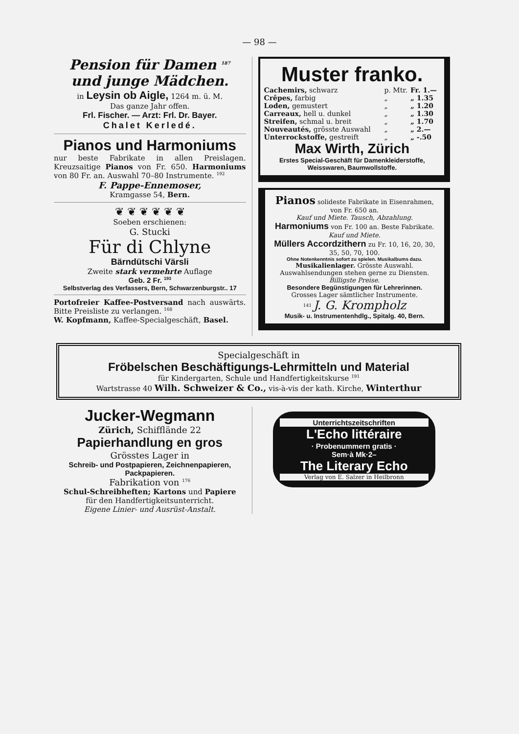— 98 —
Pension für Damen <sup>187</sup>
und junge Mädchen.
in Leysin ob Aigle, 1264 m. ü. M.
Das ganze Jahr offen.
Frl. Fischer. — Arzt: Frl. Dr. Bayer.
Chalet Kerledé.
Pianos und Harmoniums
nur beste Fabrikate in allen Preislagen. Kreuzsaitige Pianos von Fr. 650. Harmoniums von 80 Fr. an. Auswahl 70–80 Instrumente. <sup>192</sup>
F. Pappe-Ennemoser,
Kramgasse 54, Bern.
❦ ❦ ❦ ❦ ❦ ❦
Soeben erschienen:
G. Stucki
Für di Chlyne
Bärndütschi Värsli
Zweite stark vermehrte Auflage
Geb. 2 Fr. <sup>193</sup>
Selbstverlag des Verfassers, Bern, Schwarzenburgstr.. 17
Portofreier Kaffee-Postversand nach auswärts. Bitte Preisliste zu verlangen. <sup>168</sup>
W. Kopfmann, Kaffee-Specialgeschäft, Basel.
Muster franko.
| Cachemirs, schwarz | p. Mtr. | Fr. 1.— |
| Crêpes, farbig | „ | „ 1.35 |
| Loden, gemustert | „ | „ 1.20 |
| Carreaux, hell u. dunkel | „ | „ 1.30 |
| Streifen, schmal u. breit | „ | „ 1.70 |
| Nouveautés, grösste Auswahl | „ | „ 2.— |
| Unterrockstoffe, gestreift | „ | „ -.50 |
Max Wirth, Zürich
Erstes Special-Geschäft für Damenkleiderstoffe, Weisswaren, Baumwollstoffe.
Pianos solideste Fabrikate in Eisenrahmen, von Fr. 650 an.
Kauf und Miete. Tausch, Abzahlung.
Harmoniums von Fr. 100 an. Beste Fabrikate. Kauf und Miete.
Müllers Accordzithern zu Fr. 10, 16, 20, 30, 35, 50, 70, 100.
Ohne Notenkenntnis sofort zu spielen. Musikalbums dazu.
Musikalienlager. Grösste Auswahl.
Auswahlsendungen stehen gerne zu Diensten.
Billigste Preise.
Besondere Begünstigungen für Lehrerinnen.
Grosses Lager sämtlicher Instrumente.
<sup>141</sup> J. G. Krompholz
Musik- u. Instrumentenhdlg., Spitalg. 40, Bern.
Specialgeschäft in
Fröbelschen Beschäftigungs-Lehrmitteln und Material
für Kindergarten, Schule und Handfertigkeitskurse <sup>191</sup>
Wartstrasse 40 Wilh. Schweizer & Co., vis-à-vis der kath. Kirche, Winterthur
Jucker-Wegmann
Zürich, Schifflände 22
Papierhandlung en gros
Grösstes Lager in
Schreib- und Postpapieren, Zeichnenpapieren, Packpapieren.
Fabrikation von <sup>176</sup>
Schul-Schreibheften; Kartons und Papiere
für den Handfertigkeitsunterricht.
Eigene Linier- und Ausrüst-Anstalt.
Unterrichtszeitschriften
L'Echo littéraire
· Probenummern gratis ·
Sem·à Mk·2–
The Literary Echo
Verlag von E. Salzer in Heilbronn